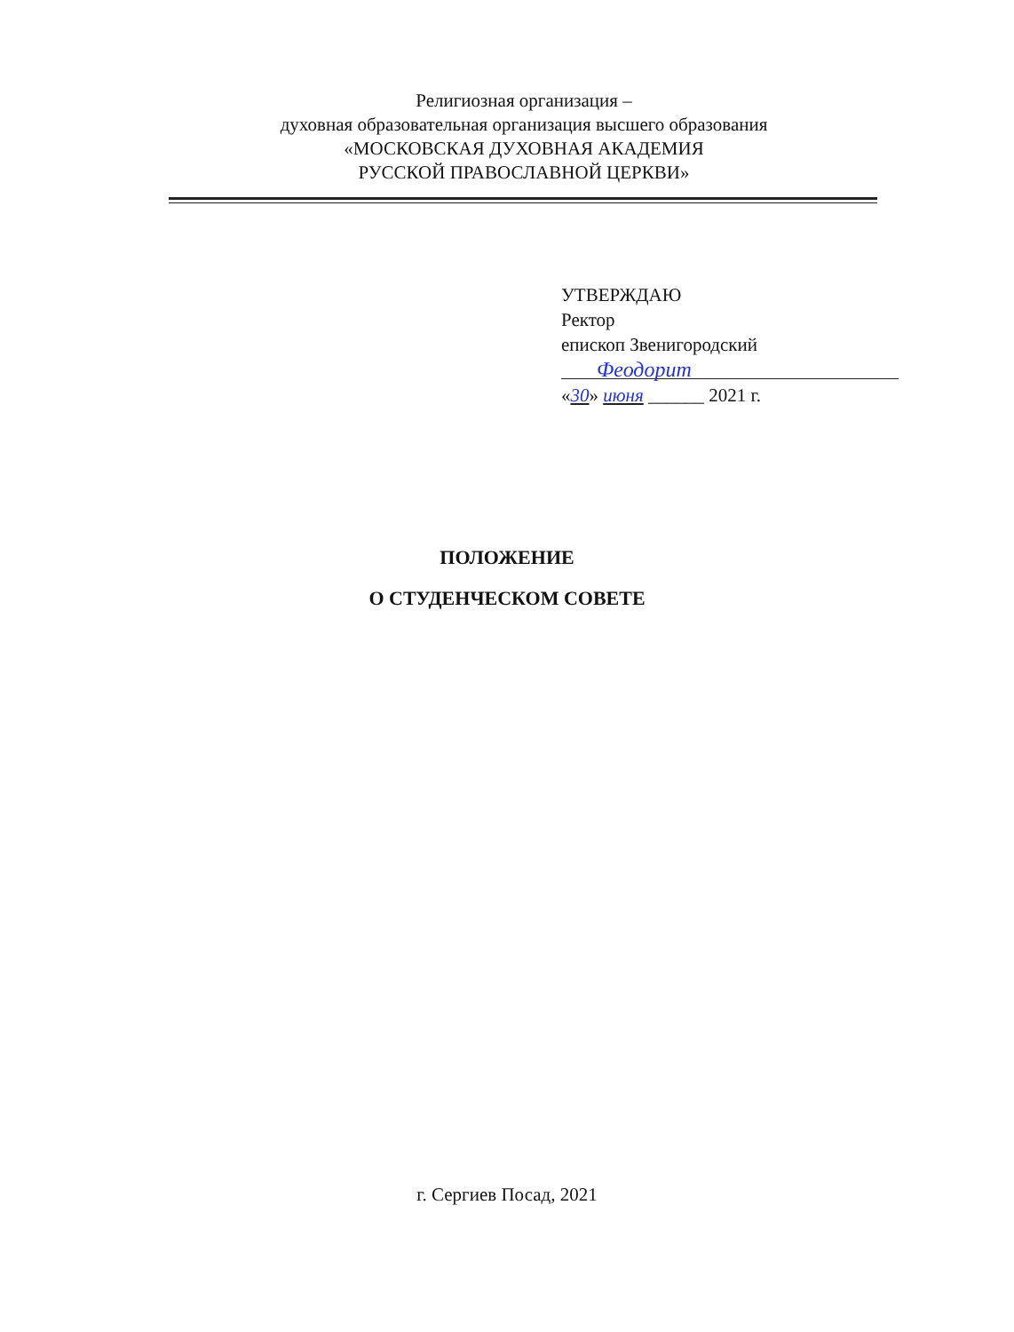Религиозная организация –
духовная образовательная организация высшего образования
«МОСКОВСКАЯ ДУХОВНАЯ АКАДЕМИЯ
РУССКОЙ ПРАВОСЛАВНОЙ ЦЕРКВИ»
УТВЕРЖДАЮ
Ректор
епископ Звенигородский
Феодорит
«30» июня ______ 2021 г.
ПОЛОЖЕНИЕ
О СТУДЕНЧЕСКОМ СОВЕТЕ
г. Сергиев Посад, 2021